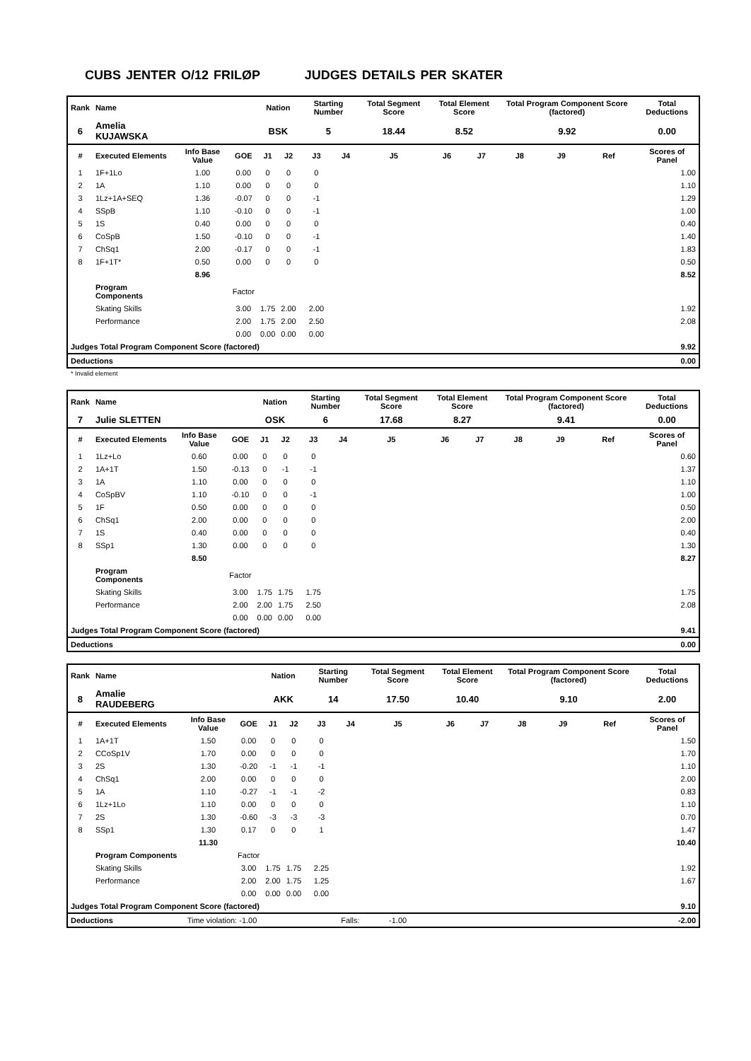CUBS JENTER O/12 FRILØP JUDGES DETAILS PER SKATER
| Rank | Name | | | Nation | | Starting Number | | Total Segment Score | Total Element Score | | Total Program Component Score (factored) | | | Total Deductions |
| --- | --- | --- | --- | --- | --- | --- | --- | --- | --- | --- | --- | --- | --- | --- |
| 6 | Amelia KUJAWSKA | | | BSK | | 5 | | 18.44 | 8.52 | | 9.92 | | | 0.00 |
| # | Executed Elements | Info Base Value | GOE | J1 | J2 | J3 | J4 | J5 | J6 | J7 | J8 | J9 | Ref | Scores of Panel |
| 1 | 1F+1Lo | 1.00 | 0.00 | 0 | 0 | 0 | | | | | | | | 1.00 |
| 2 | 1A | 1.10 | 0.00 | 0 | 0 | 0 | | | | | | | | 1.10 |
| 3 | 1Lz+1A+SEQ | 1.36 | -0.07 | 0 | 0 | -1 | | | | | | | | 1.29 |
| 4 | SSpB | 1.10 | -0.10 | 0 | 0 | -1 | | | | | | | | 1.00 |
| 5 | 1S | 0.40 | 0.00 | 0 | 0 | 0 | | | | | | | | 0.40 |
| 6 | CoSpB | 1.50 | -0.10 | 0 | 0 | -1 | | | | | | | | 1.40 |
| 7 | ChSq1 | 2.00 | -0.17 | 0 | 0 | -1 | | | | | | | | 1.83 |
| 8 | 1F+1T* | 0.50 | 0.00 | 0 | 0 | 0 | | | | | | | | 0.50 |
| | | 8.96 | | | | | | | | | | | | 8.52 |
| | Program Components | | Factor | | | | | | | | | | | |
| | Skating Skills | | 3.00 | 1.75 | 2.00 | 2.00 | | | | | | | | 1.92 |
| | Performance | | 2.00 | 1.75 | 2.00 | 2.50 | | | | | | | | 2.08 |
| | | | 0.00 | 0.00 | 0.00 | 0.00 | | | | | | | | |
| Judges Total Program Component Score (factored) | | | | | | | | | | | | | | 9.92 |
| Deductions | | | | | | | | | | | | | | 0.00 |
* Invalid element
| Rank | Name | | | Nation | | Starting Number | | Total Segment Score | Total Element Score | | Total Program Component Score (factored) | | | Total Deductions |
| --- | --- | --- | --- | --- | --- | --- | --- | --- | --- | --- | --- | --- | --- | --- |
| 7 | Julie SLETTEN | | | OSK | | 6 | | 17.68 | 8.27 | | 9.41 | | | 0.00 |
| # | Executed Elements | Info Base Value | GOE | J1 | J2 | J3 | J4 | J5 | J6 | J7 | J8 | J9 | Ref | Scores of Panel |
| 1 | 1Lz+Lo | 0.60 | 0.00 | 0 | 0 | 0 | | | | | | | | 0.60 |
| 2 | 1A+1T | 1.50 | -0.13 | 0 | -1 | -1 | | | | | | | | 1.37 |
| 3 | 1A | 1.10 | 0.00 | 0 | 0 | 0 | | | | | | | | 1.10 |
| 4 | CoSpBV | 1.10 | -0.10 | 0 | 0 | -1 | | | | | | | | 1.00 |
| 5 | 1F | 0.50 | 0.00 | 0 | 0 | 0 | | | | | | | | 0.50 |
| 6 | ChSq1 | 2.00 | 0.00 | 0 | 0 | 0 | | | | | | | | 2.00 |
| 7 | 1S | 0.40 | 0.00 | 0 | 0 | 0 | | | | | | | | 0.40 |
| 8 | SSp1 | 1.30 | 0.00 | 0 | 0 | 0 | | | | | | | | 1.30 |
| | | 8.50 | | | | | | | | | | | | 8.27 |
| | Program Components | | Factor | | | | | | | | | | | |
| | Skating Skills | | 3.00 | 1.75 | 1.75 | 1.75 | | | | | | | | 1.75 |
| | Performance | | 2.00 | 2.00 | 1.75 | 2.50 | | | | | | | | 2.08 |
| | | | 0.00 | 0.00 | 0.00 | 0.00 | | | | | | | | |
| Judges Total Program Component Score (factored) | | | | | | | | | | | | | | 9.41 |
| Deductions | | | | | | | | | | | | | | 0.00 |
| Rank | Name | | | Nation | | Starting Number | | Total Segment Score | Total Element Score | | Total Program Component Score (factored) | | | Total Deductions |
| --- | --- | --- | --- | --- | --- | --- | --- | --- | --- | --- | --- | --- | --- | --- |
| 8 | Amalie RAUDEBERG | | | AKK | | 14 | | 17.50 | 10.40 | | 9.10 | | | 2.00 |
| # | Executed Elements | Info Base Value | GOE | J1 | J2 | J3 | J4 | J5 | J6 | J7 | J8 | J9 | Ref | Scores of Panel |
| 1 | 1A+1T | 1.50 | 0.00 | 0 | 0 | 0 | | | | | | | | 1.50 |
| 2 | CCoSp1V | 1.70 | 0.00 | 0 | 0 | 0 | | | | | | | | 1.70 |
| 3 | 2S | 1.30 | -0.20 | -1 | -1 | -1 | | | | | | | | 1.10 |
| 4 | ChSq1 | 2.00 | 0.00 | 0 | 0 | 0 | | | | | | | | 2.00 |
| 5 | 1A | 1.10 | -0.27 | -1 | -1 | -2 | | | | | | | | 0.83 |
| 6 | 1Lz+1Lo | 1.10 | 0.00 | 0 | 0 | 0 | | | | | | | | 1.10 |
| 7 | 2S | 1.30 | -0.60 | -3 | -3 | -3 | | | | | | | | 0.70 |
| 8 | SSp1 | 1.30 | 0.17 | 0 | 0 | 1 | | | | | | | | 1.47 |
| | | 11.30 | | | | | | | | | | | | 10.40 |
| | Program Components | | Factor | | | | | | | | | | | |
| | Skating Skills | | 3.00 | 1.75 | 1.75 | 2.25 | | | | | | | | 1.92 |
| | Performance | | 2.00 | 2.00 | 1.75 | 1.25 | | | | | | | | 1.67 |
| | | | 0.00 | 0.00 | 0.00 | 0.00 | | | | | | | | |
| Judges Total Program Component Score (factored) | | | | | | | | | | | | | | 9.10 |
| Deductions | | Time violation: -1.00 | | Falls: | | | | -1.00 | | | | | | -2.00 |